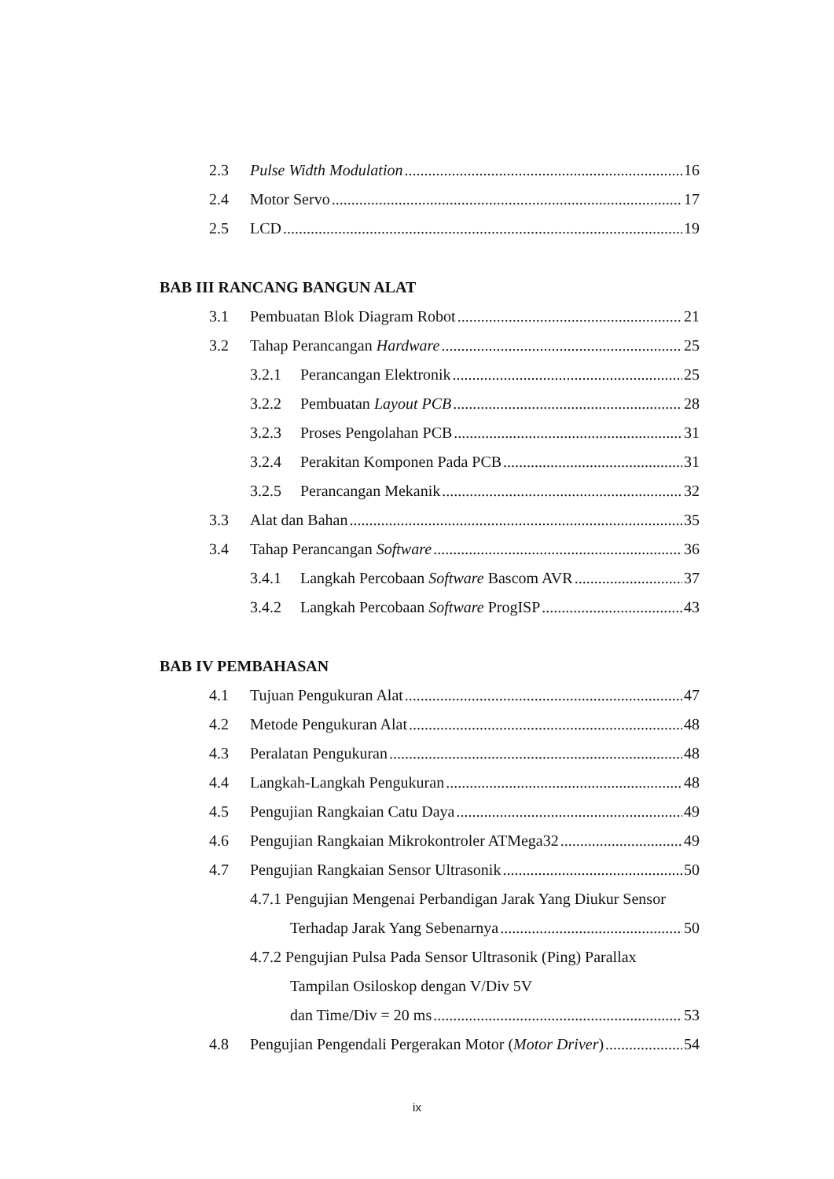2.3 Pulse Width Modulation 16
2.4 Motor Servo 17
2.5 LCD 19
BAB III RANCANG BANGUN ALAT
3.1 Pembuatan Blok Diagram Robot 21
3.2 Tahap Perancangan Hardware 25
3.2.1 Perancangan Elektronik 25
3.2.2 Pembuatan Layout PCB 28
3.2.3 Proses Pengolahan PCB 31
3.2.4 Perakitan Komponen Pada PCB 31
3.2.5 Perancangan Mekanik 32
3.3 Alat dan Bahan 35
3.4 Tahap Perancangan Software 36
3.4.1 Langkah Percobaan Software Bascom AVR 37
3.4.2 Langkah Percobaan Software ProgISP 43
BAB IV PEMBAHASAN
4.1 Tujuan Pengukuran Alat 47
4.2 Metode Pengukuran Alat 48
4.3 Peralatan Pengukuran 48
4.4 Langkah-Langkah Pengukuran 48
4.5 Pengujian Rangkaian Catu Daya 49
4.6 Pengujian Rangkaian Mikrokontroler ATMega32 49
4.7 Pengujian Rangkaian Sensor Ultrasonik 50
4.7.1 Pengujian Mengenai Perbandigan Jarak Yang Diukur Sensor
Terhadap Jarak Yang Sebenarnya 50
4.7.2 Pengujian Pulsa Pada Sensor Ultrasonik (Ping) Parallax
Tampilan Osiloskop dengan V/Div 5V
dan Time/Div = 20 ms 53
4.8 Pengujian Pengendali Pergerakan Motor (Motor Driver) 54
ix